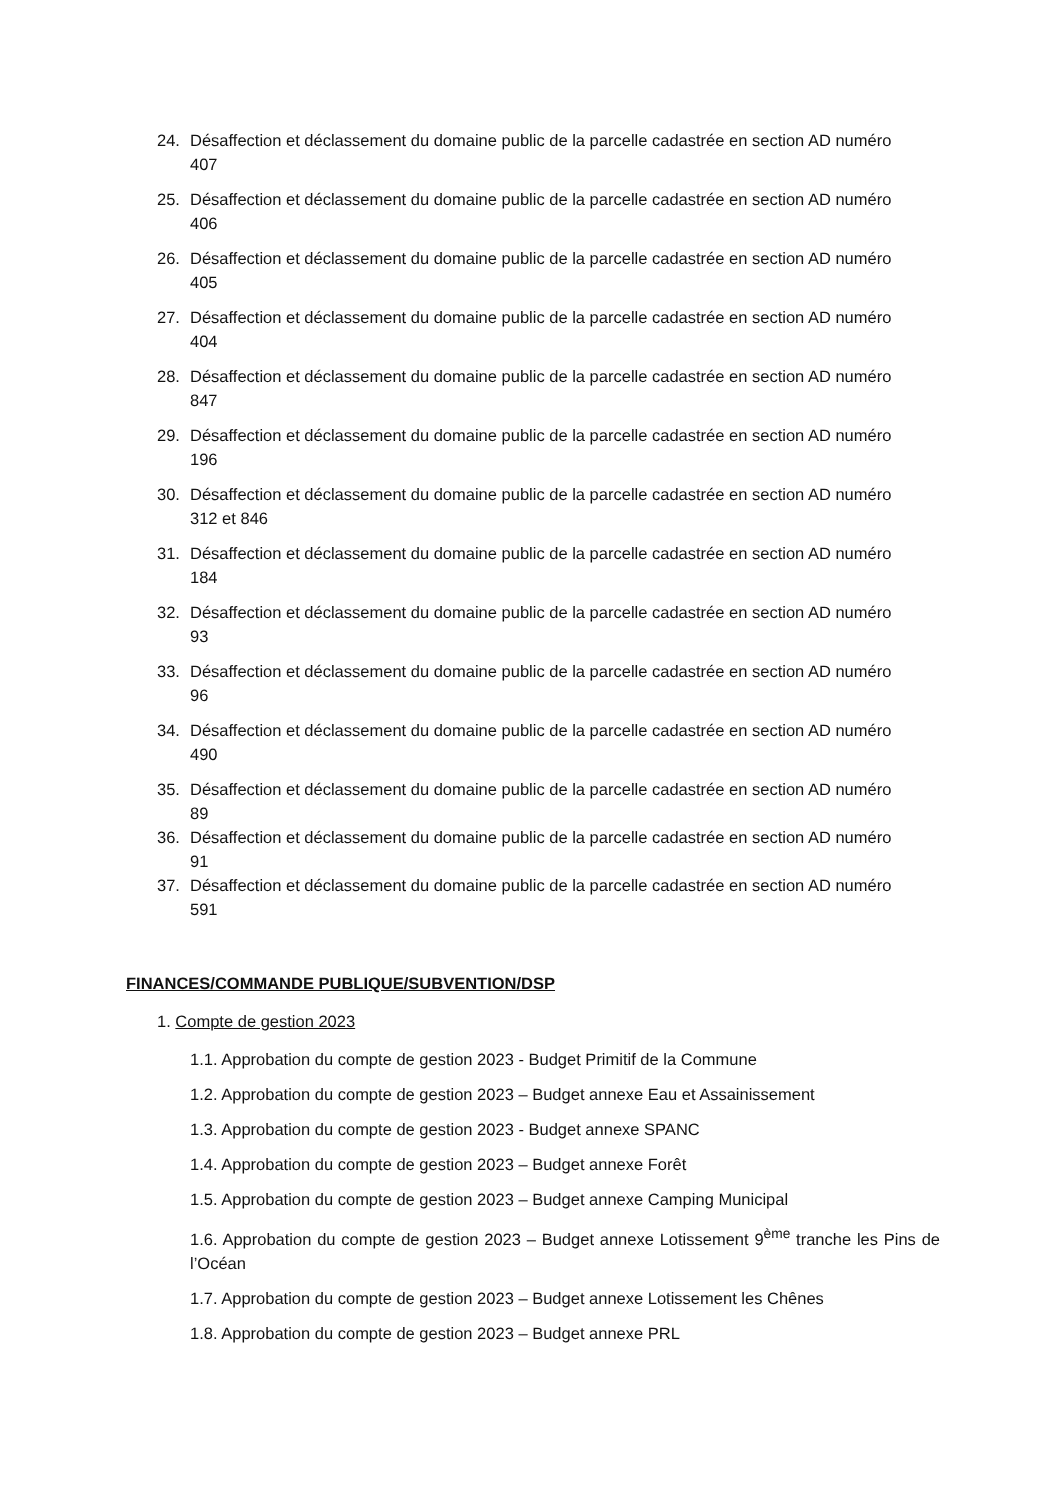24. Désaffection et déclassement du domaine public de la parcelle cadastrée en section AD numéro 407
25. Désaffection et déclassement du domaine public de la parcelle cadastrée en section AD numéro 406
26. Désaffection et déclassement du domaine public de la parcelle cadastrée en section AD numéro 405
27. Désaffection et déclassement du domaine public de la parcelle cadastrée en section AD numéro 404
28. Désaffection et déclassement du domaine public de la parcelle cadastrée en section AD numéro 847
29. Désaffection et déclassement du domaine public de la parcelle cadastrée en section AD numéro 196
30. Désaffection et déclassement du domaine public de la parcelle cadastrée en section AD numéro 312 et 846
31. Désaffection et déclassement du domaine public de la parcelle cadastrée en section AD numéro 184
32. Désaffection et déclassement du domaine public de la parcelle cadastrée en section AD numéro 93
33. Désaffection et déclassement du domaine public de la parcelle cadastrée en section AD numéro 96
34. Désaffection et déclassement du domaine public de la parcelle cadastrée en section AD numéro 490
35. Désaffection et déclassement du domaine public de la parcelle cadastrée en section AD numéro 89
36. Désaffection et déclassement du domaine public de la parcelle cadastrée en section AD numéro 91
37. Désaffection et déclassement du domaine public de la parcelle cadastrée en section AD numéro 591
FINANCES/COMMANDE PUBLIQUE/SUBVENTION/DSP
1. Compte de gestion 2023
1.1. Approbation du compte de gestion 2023 - Budget Primitif de la Commune
1.2. Approbation du compte de gestion 2023 – Budget annexe Eau et Assainissement
1.3. Approbation du compte de gestion 2023 - Budget annexe SPANC
1.4. Approbation du compte de gestion 2023 – Budget annexe Forêt
1.5. Approbation du compte de gestion 2023 – Budget annexe Camping Municipal
1.6. Approbation du compte de gestion 2023 – Budget annexe Lotissement 9<sup>ème</sup> tranche les Pins de l’Océan
1.7. Approbation du compte de gestion 2023 – Budget annexe Lotissement les Chênes
1.8. Approbation du compte de gestion 2023 – Budget annexe PRL